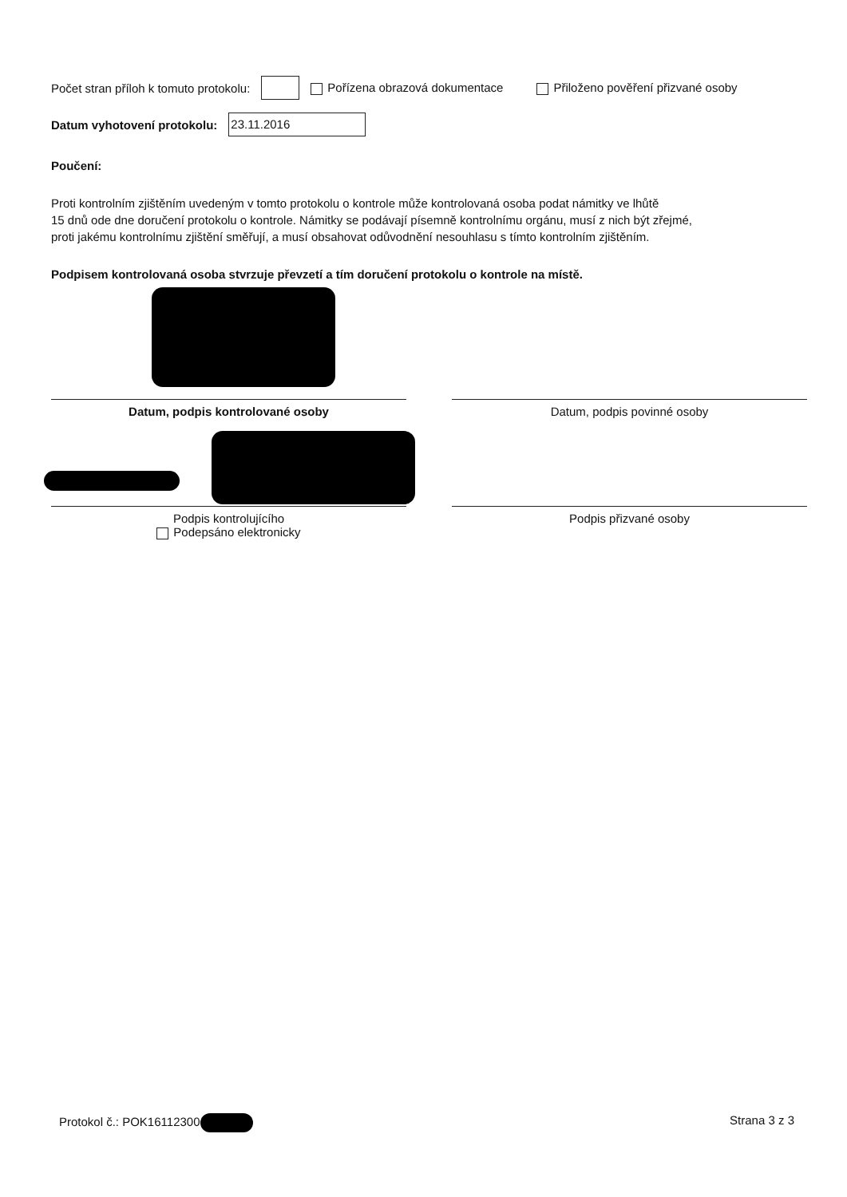Počet stran příloh k tomuto protokolu: Pořízena obrazová dokumentace Přiloženo pověření přizvané osoby
Datum vyhotovení protokolu: 23.11.2016
Poučení:
Proti kontrolním zjištěním uvedeným v tomto protokolu o kontrole může kontrolovaná osoba podat námitky ve lhůtě
15 dnů ode dne doručení protokolu o kontrole. Námitky se podávají písemně kontrolnímu orgánu, musí z nich být zřejmé,
proti jakému kontrolnímu zjištění směřují, a musí obsahovat odůvodnění nesouhlasu s tímto kontrolním zjištěním.
Podpisem kontrolovaná osoba stvrzuje převzetí a tím doručení protokolu o kontrole na místě.
Datum, podpis kontrolované osoby Datum, podpis povinné osoby
Podpis kontrolujícího
Podepsáno elektronicky
Podpis přizvané osoby
Protokol č.: POK16112300 Strana 3 z 3